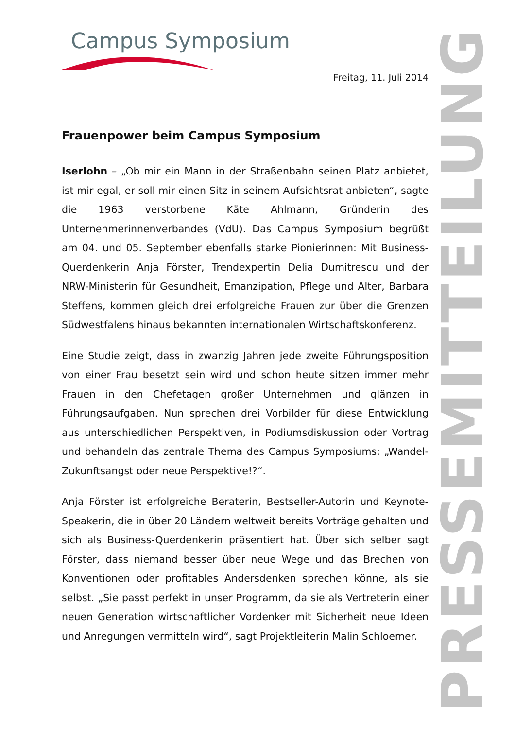Campus Symposium
PRESSEMITTEILUNG
Freitag, 11. Juli 2014
Frauenpower beim Campus Symposium
Iserlohn – „Ob mir ein Mann in der Straßenbahn seinen Platz anbietet, ist mir egal, er soll mir einen Sitz in seinem Aufsichtsrat anbieten“, sagte die 1963 verstorbene Käte Ahlmann, Gründerin des Unternehmerinnenverbandes (VdU). Das Campus Symposium begrüßt am 04. und 05. September ebenfalls starke Pionierinnen: Mit Business-Querdenkerin Anja Förster, Trendexpertin Delia Dumitrescu und der NRW-Ministerin für Gesundheit, Emanzipation, Pflege und Alter, Barbara Steffens, kommen gleich drei erfolgreiche Frauen zur über die Grenzen Südwestfalens hinaus bekannten internationalen Wirtschaftskonferenz.
Eine Studie zeigt, dass in zwanzig Jahren jede zweite Führungsposition von einer Frau besetzt sein wird und schon heute sitzen immer mehr Frauen in den Chefetagen großer Unternehmen und glänzen in Führungsaufgaben. Nun sprechen drei Vorbilder für diese Entwicklung aus unterschiedlichen Perspektiven, in Podiumsdiskussion oder Vortrag und behandeln das zentrale Thema des Campus Symposiums: „Wandel-Zukunftsangst oder neue Perspektive!?“.
Anja Förster ist erfolgreiche Beraterin, Bestseller-Autorin und Keynote-Speakerin, die in über 20 Ländern weltweit bereits Vorträge gehalten und sich als Business-Querdenkerin präsentiert hat. Über sich selber sagt Förster, dass niemand besser über neue Wege und das Brechen von Konventionen oder profitables Andersdenken sprechen könne, als sie selbst. „Sie passt perfekt in unser Programm, da sie als Vertreterin einer neuen Generation wirtschaftlicher Vordenker mit Sicherheit neue Ideen und Anregungen vermitteln wird“, sagt Projektleiterin Malin Schloemer.